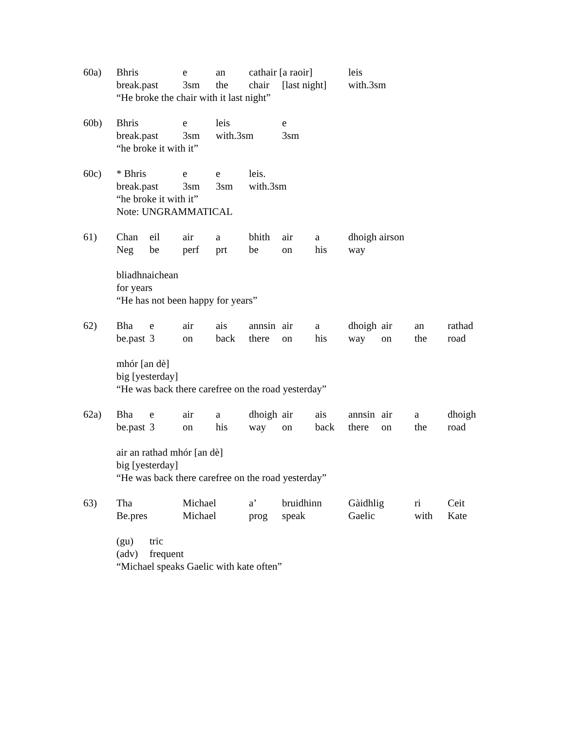| 60a) | Bhris | | e | an | cathair [a raoir] | | | leis | | | |
| | break.past | | 3sm | the | chair | [last night] | | with.3sm | | | |
| | “He broke the chair with it last night” | | | | | | | | | | |
| 60b) | Bhris | | e | leis | | e | | | | | |
| | break.past | | 3sm | with.3sm | | 3sm | | | | | |
| | “he broke it with it” | | | | | | | | | | |
| 60c) | * Bhris | | e | e | leis. | | | | | | |
| | break.past | | 3sm | 3sm | with.3sm | | | | | | |
| | “he broke it with it” | | | | | | | | | | |
| | Note: UNGRAMMATICAL | | | | | | | | | | |
| 61) | Chan | eil | air | a | bhith | air | a | dhoigh airson | | | |
| | Neg | be | perf | prt | be | on | his | way | | | |
| | bliadhnaichean | | | | | | | | | | |
| | for years | | | | | | | | | | |
| | “He has not been happy for years” | | | | | | | | | | |
| 62) | Bha | e | air | ais | annsin | air | a | dhoigh | air | an | rathad |
| | be.past | 3 | on | back | there | on | his | way | on | the | road |
| | mhór [an dè] | | | | | | | | | | |
| | big [yesterday] | | | | | | | | | | |
| | “He was back there carefree on the road yesterday” | | | | | | | | | | |
| 62a) | Bha | e | air | a | dhoigh | air | ais | annsin | air | a | dhoigh |
| | be.past | 3 | on | his | way | on | back | there | on | the | road |
| | air an rathad mhór [an dè] | | | | | | | | | | |
| | big [yesterday] | | | | | | | | | | |
| | “He was back there carefree on the road yesterday” | | | | | | | | | | |
| 63) | Tha | | Michael | | a’ | bruidhinn | | Gàidhlig | | ri | Ceit |
| | Be.pres | | Michael | | prog | speak | | Gaelic | | with | Kate |
| | (gu) | tric | | | | | | | | | |
| | (adv) | frequent | | | | | | | | | |
| | “Michael speaks Gaelic with kate often” | | | | | | | | | | |